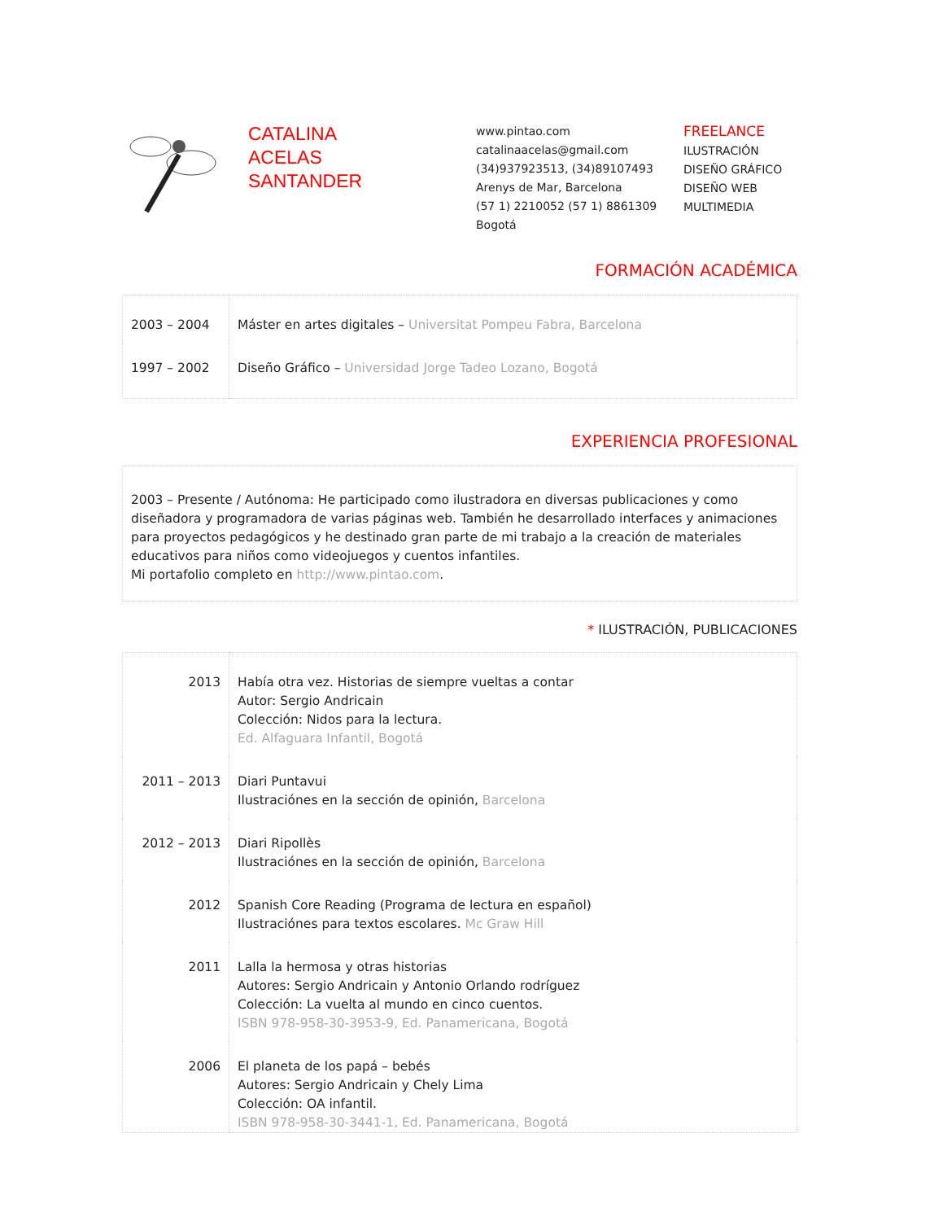CATALINA
ACELAS
SANTANDER
www.pintao.com
catalinaacelas@gmail.com
(34)937923513, (34)89107493
Arenys de Mar, Barcelona
(57 1) 2210052 (57 1) 8861309
Bogotá
FREELANCE
ILUSTRACIÓN
DISEÑO GRÁFICO
DISEÑO WEB
MULTIMEDIA
FORMACIÓN ACADÉMICA
| 2003 – 2004 | Máster en artes digitales – Universitat Pompeu Fabra, Barcelona |
| 1997 – 2002 | Diseño Gráfico – Universidad Jorge Tadeo Lozano, Bogotá |
EXPERIENCIA PROFESIONAL
2003 – Presente / Autónoma: He participado como ilustradora en diversas publicaciones y como diseñadora y programadora de varias páginas web. También he desarrollado interfaces y animaciones para proyectos pedagógicos y he destinado gran parte de mi trabajo a la creación de materiales educativos para niños como videojuegos y cuentos infantiles.
Mi portafolio completo en http://www.pintao.com.
* ILUSTRACIÓN, PUBLICACIONES
| 2013 | Había otra vez. Historias de siempre vueltas a contar Autor: Sergio Andricain Colección: Nidos para la lectura. Ed. Alfaguara Infantil, Bogotá |
| 2011 – 2013 | Diari Puntavui Ilustraciónes en la sección de opinión, Barcelona |
| 2012 – 2013 | Diari Ripollès Ilustraciónes en la sección de opinión, Barcelona |
| 2012 | Spanish Core Reading (Programa de lectura en español) Ilustraciónes para textos escolares. Mc Graw Hill |
| 2011 | Lalla la hermosa y otras historias Autores: Sergio Andricain y Antonio Orlando rodríguez Colección: La vuelta al mundo en cinco cuentos. ISBN 978-958-30-3953-9, Ed. Panamericana, Bogotá |
| 2006 | El planeta de los papá – bebés Autores: Sergio Andricain y Chely Lima Colección: OA infantil. ISBN 978-958-30-3441-1, Ed. Panamericana, Bogotá |